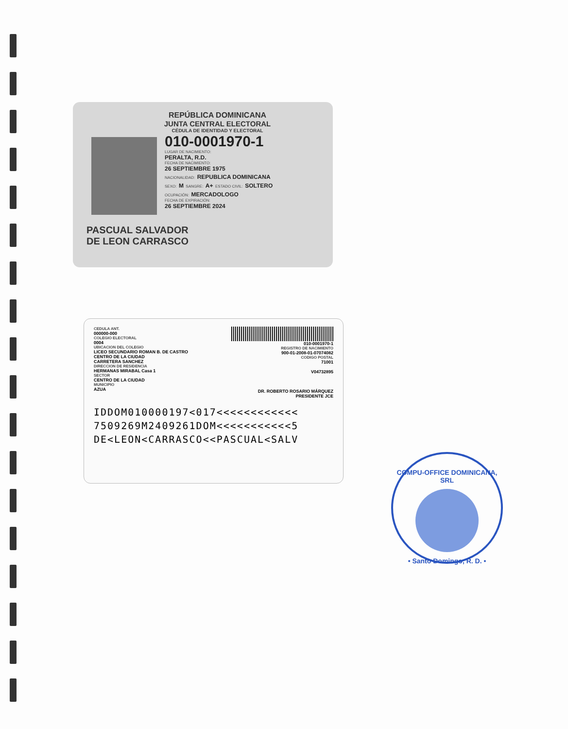REPÚBLICA DOMINICANA
JUNTA CENTRAL ELECTORAL
CÉDULA DE IDENTIDAD Y ELECTORAL
010-0001970-1
LUGAR DE NACIMIENTO:
PERALTA, R.D.
FECHA DE NACIMIENTO:
26 SEPTIEMBRE 1975
NACIONALIDAD: REPUBLICA DOMINICANA
SEXO: M SANGRE: A+ ESTADO CIVIL: SOLTERO
OCUPACIÓN: MERCADOLOGO
FECHA DE EXPIRACIÓN:
26 SEPTIEMBRE 2024
PASCUAL SALVADOR
DE LEON CARRASCO
CEDULA ANT.
000000-000
COLEGIO ELECTORAL
0004
UBICACION DEL COLEGIO
LICEO SECUNDARIO ROMAN B. DE CASTRO
CENTRO DE LA CIUDAD
CARRETERA SANCHEZ
DIRECCION DE RESIDENCIA
HERMANAS MIRABAL Casa 1
SECTOR
CENTRO DE LA CIUDAD
MUNICIPIO
AZUA
010-0001970-1
REGISTRO DE NACIMIENTO
900-01-2008-01-07074082
CODIGO POSTAL
71001
V04732895
DR. ROBERTO ROSARIO MÁRQUEZ
PRESIDENTE JCE
IDDOM01000019​7<017<<<<<<<<<<<<
7509269M2409261DOM<<<<<<<<<<<5
DE<LEON<CARRASCO<<PASCUAL<SALV
COMPU-OFFICE DOMINICANA, SRL
• Santo Domingo, R. D. •